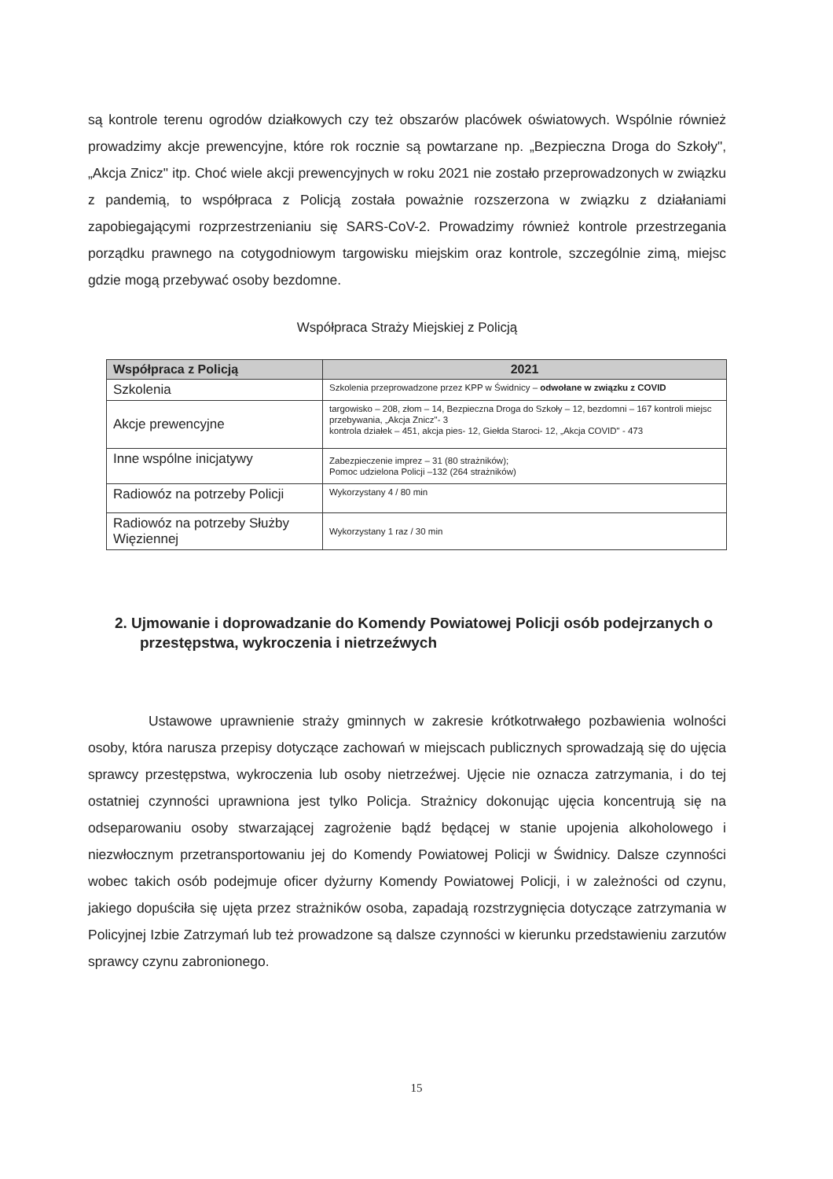są kontrole terenu ogrodów działkowych czy też obszarów placówek oświatowych. Wspólnie również prowadzimy akcje prewencyjne, które rok rocznie są powtarzane np. „Bezpieczna Droga do Szkoły", „Akcja Znicz" itp. Choć wiele akcji prewencyjnych w roku 2021 nie zostało przeprowadzonych w związku z pandemią, to współpraca z Policją została poważnie rozszerzona w związku z działaniami zapobiegającymi rozprzestrzenianiu się SARS-CoV-2. Prowadzimy również kontrole przestrzegania porządku prawnego na cotygodniowym targowisku miejskim oraz kontrole, szczególnie zimą, miejsc gdzie mogą przebywać osoby bezdomne.
Współpraca Straży Miejskiej z Policją
| Współpraca z Policją | 2021 |
| --- | --- |
| Szkolenia | Szkolenia przeprowadzone przez KPP w Świdnicy – odwołane w związku z COVID |
| Akcje prewencyjne | targowisko – 208, złom – 14, Bezpieczna Droga do Szkoły – 12, bezdomni – 167 kontroli miejsc przebywania, „Akcja Znicz"- 3 kontrola działek – 451, akcja pies- 12, Giełda Staroci- 12, „Akcja COVID" - 473 |
| Inne wspólne inicjatywy | Zabezpieczenie imprez – 31 (80 strażników); Pomoc udzielona Policji –132 (264 strażników) |
| Radiowóz na potrzeby Policji | Wykorzystany 4 / 80 min |
| Radiowóz na potrzeby Służby Więziennej | Wykorzystany 1 raz / 30 min |
2. Ujmowanie i doprowadzanie do Komendy Powiatowej Policji osób podejrzanych o przestępstwa, wykroczenia i nietrzeźwych
Ustawowe uprawnienie straży gminnych w zakresie krótkotrwałego pozbawienia wolności osoby, która narusza przepisy dotyczące zachowań w miejscach publicznych sprowadzają się do ujęcia sprawcy przestępstwa, wykroczenia lub osoby nietrzeźwej. Ujęcie nie oznacza zatrzymania, i do tej ostatniej czynności uprawniona jest tylko Policja. Strażnicy dokonując ujęcia koncentrują się na odseparowaniu osoby stwarzającej zagrożenie bądź będącej w stanie upojenia alkoholowego i niezwłocznym przetransportowaniu jej do Komendy Powiatowej Policji w Świdnicy. Dalsze czynności wobec takich osób podejmuje oficer dyżurny Komendy Powiatowej Policji, i w zależności od czynu, jakiego dopuściła się ujęta przez strażników osoba, zapadają rozstrzygnięcia dotyczące zatrzymania w Policyjnej Izbie Zatrzymań lub też prowadzone są dalsze czynności w kierunku przedstawieniu zarzutów sprawcy czynu zabronionego.
15